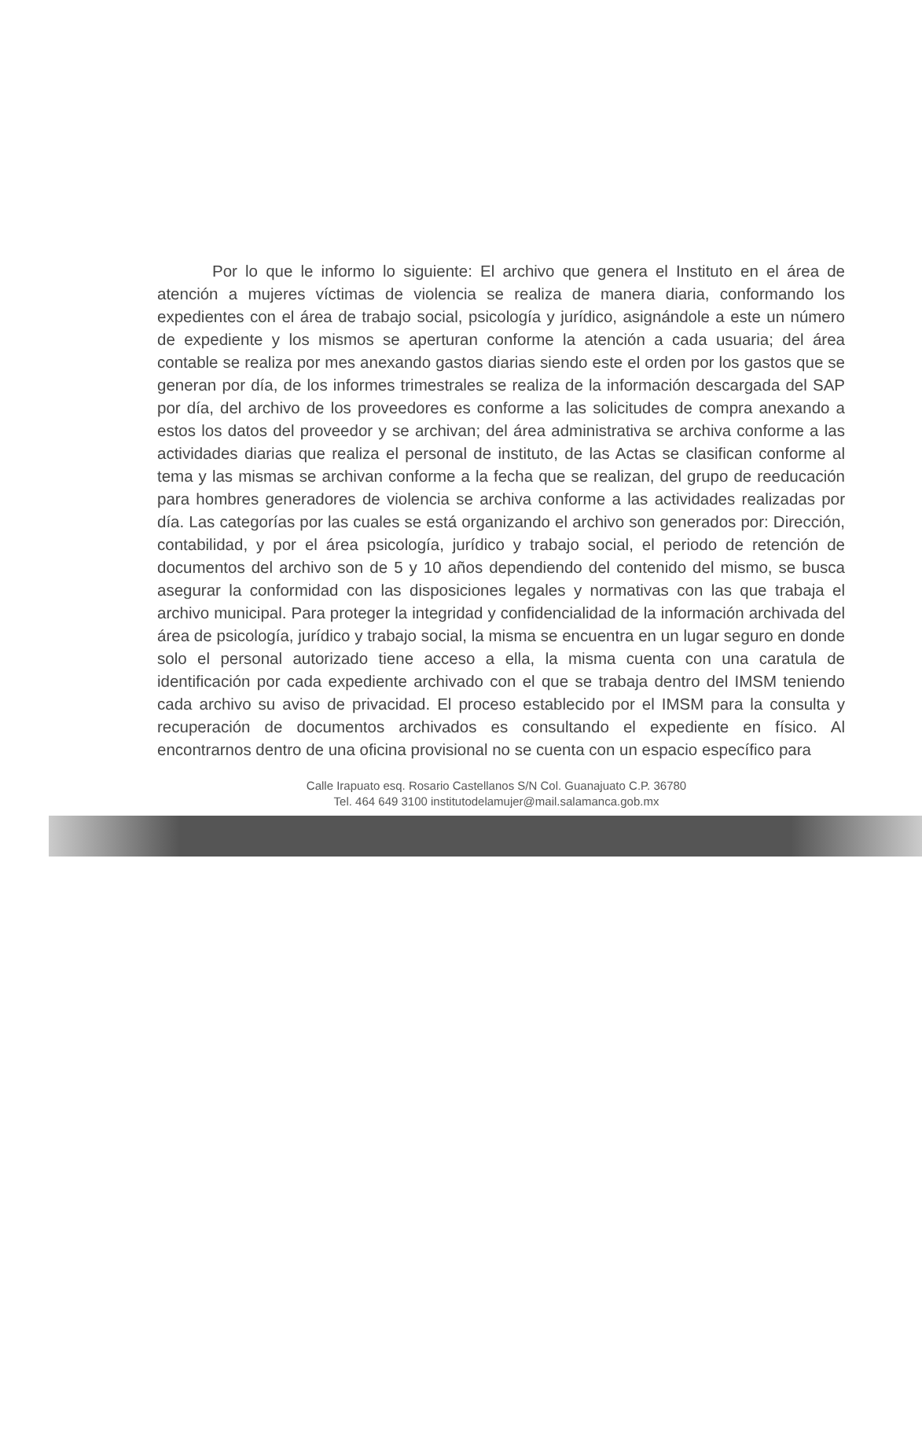Por lo que le informo lo siguiente: El archivo que genera el Instituto en el área de atención a mujeres víctimas de violencia se realiza de manera diaria, conformando los expedientes con el área de trabajo social, psicología y jurídico, asignándole a este un número de expediente y los mismos se aperturan conforme la atención a cada usuaria; del área contable se realiza por mes anexando gastos diarias siendo este el orden por los gastos que se generan por día, de los informes trimestrales se realiza de la información descargada del SAP por día, del archivo de los proveedores es conforme a las solicitudes de compra anexando a estos los datos del proveedor y se archivan; del área administrativa se archiva conforme a las actividades diarias que realiza el personal de instituto, de las Actas se clasifican conforme al tema y las mismas se archivan conforme a la fecha que se realizan, del grupo de reeducación para hombres generadores de violencia se archiva conforme a las actividades realizadas por día. Las categorías por las cuales se está organizando el archivo son generados por: Dirección, contabilidad, y por el área psicología, jurídico y trabajo social, el periodo de retención de documentos del archivo son de 5 y 10 años dependiendo del contenido del mismo, se busca asegurar la conformidad con las disposiciones legales y normativas con las que trabaja el archivo municipal. Para proteger la integridad y confidencialidad de la información archivada del área de psicología, jurídico y trabajo social, la misma se encuentra en un lugar seguro en donde solo el personal autorizado tiene acceso a ella, la misma cuenta con una caratula de identificación por cada expediente archivado con el que se trabaja dentro del IMSM teniendo cada archivo su aviso de privacidad. El proceso establecido por el IMSM para la consulta y recuperación de documentos archivados es consultando el expediente en físico. Al encontrarnos dentro de una oficina provisional no se cuenta con un espacio específico para
Calle Irapuato esq. Rosario Castellanos S/N Col. Guanajuato C.P. 36780
Tel. 464 649 3100 institutodelamujer@mail.salamanca.gob.mx